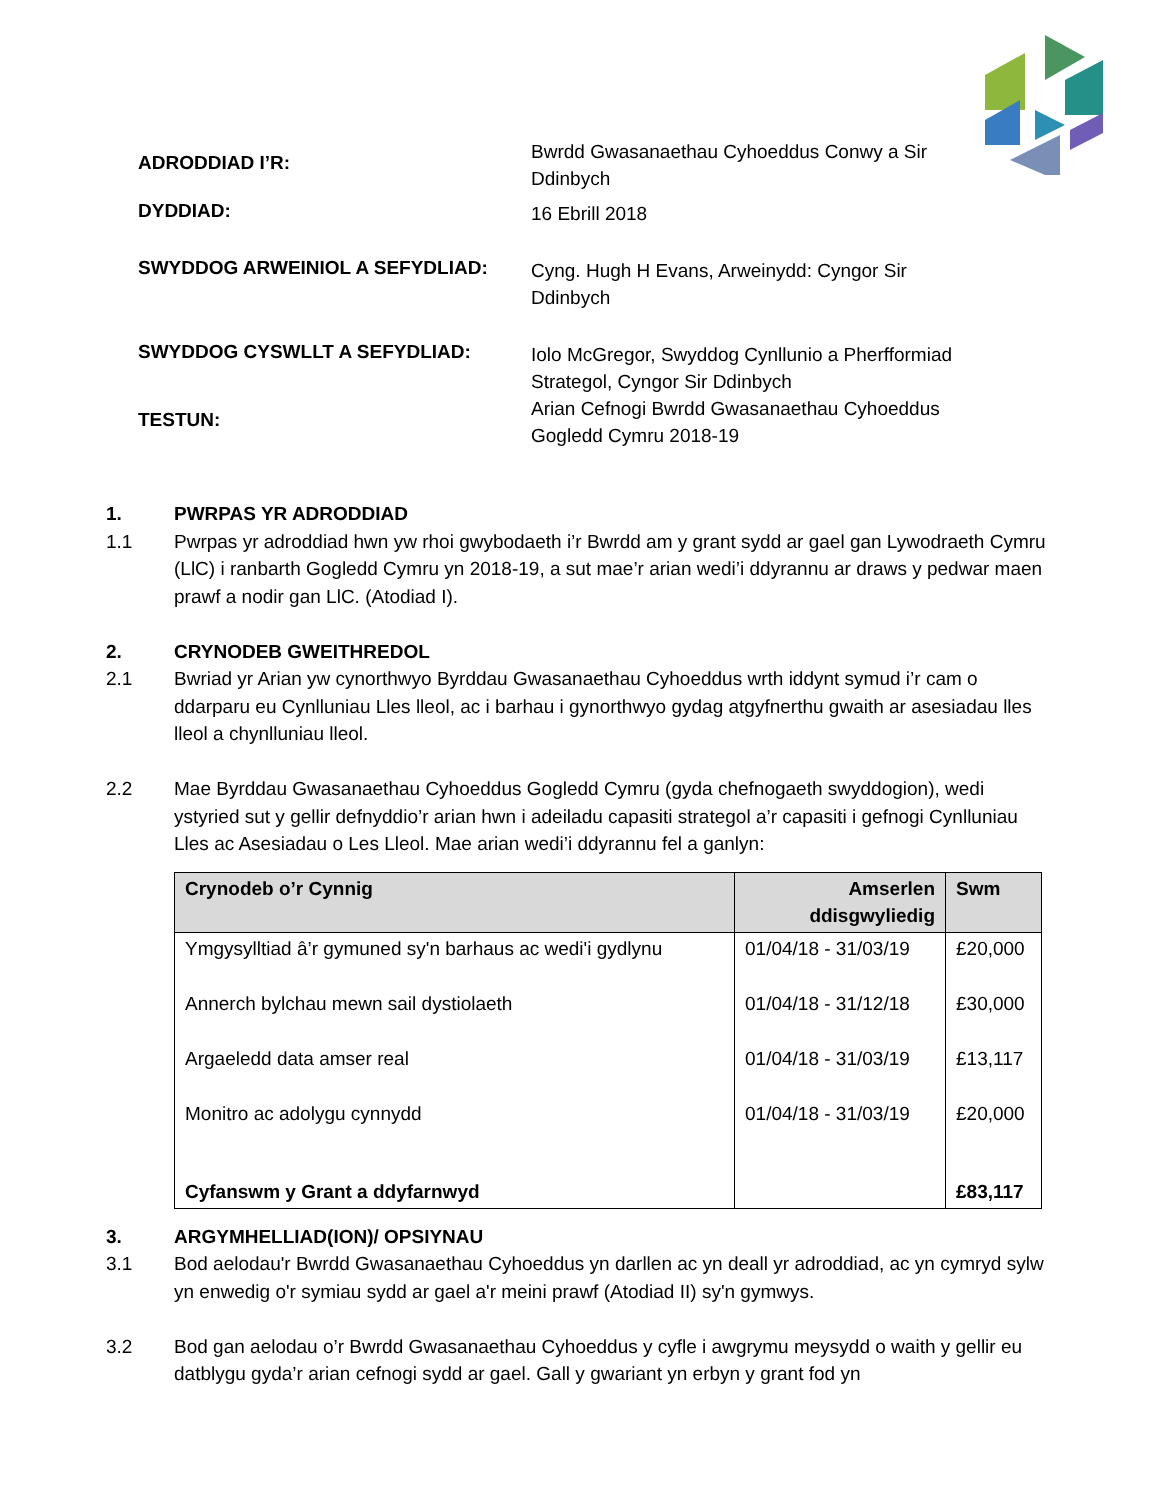ADRODDIAD I’R:
Bwrdd Gwasanaethau Cyhoeddus Conwy a Sir
Ddinbych
DYDDIAD:
16 Ebrill 2018
SWYDDOG ARWEINIOL A SEFYDLIAD:
Cyng. Hugh H Evans, Arweinydd: Cyngor Sir
Ddinbych
SWYDDOG CYSWLLT A SEFYDLIAD:
Iolo McGregor, Swyddog Cynllunio a Pherfformiad
Strategol, Cyngor Sir Ddinbych
TESTUN:
Arian Cefnogi Bwrdd Gwasanaethau Cyhoeddus
Gogledd Cymru 2018-19
1. PWRPAS YR ADRODDIAD
1.1 Pwrpas yr adroddiad hwn yw rhoi gwybodaeth i’r Bwrdd am y grant sydd ar gael gan Lywodraeth Cymru (LlC) i ranbarth Gogledd Cymru yn 2018-19, a sut mae’r arian wedi’i ddyrannu ar draws y pedwar maen prawf a nodir gan LlC. (Atodiad I).
2. CRYNODEB GWEITHREDOL
2.1 Bwriad yr Arian yw cynorthwyo Byrddau Gwasanaethau Cyhoeddus wrth iddynt symud i’r cam o ddarparu eu Cynlluniau Lles lleol, ac i barhau i gynorthwyo gydag atgyfnerthu gwaith ar asesiadau lles lleol a chynlluniau lleol.
2.2 Mae Byrddau Gwasanaethau Cyhoeddus Gogledd Cymru (gyda chefnogaeth swyddogion), wedi ystyried sut y gellir defnyddio’r arian hwn i adeiladu capasiti strategol a’r capasiti i gefnogi Cynlluniau Lles ac Asesiadau o Les Lleol. Mae arian wedi’i ddyrannu fel a ganlyn:
| Crynodeb o’r Cynnig | Amserlen ddisgwyliedig | Swm |
| --- | --- | --- |
| Ymgysylltiad â’r gymuned sy'n barhaus ac wedi'i gydlynu | 01/04/18 - 31/03/19 | £20,000 |
| Annerch bylchau mewn sail dystiolaeth | 01/04/18 - 31/12/18 | £30,000 |
| Argaeledd data amser real | 01/04/18 - 31/03/19 | £13,117 |
| Monitro ac adolygu cynnydd | 01/04/18 - 31/03/19 | £20,000 |
| Cyfanswm y Grant a ddyfarnwyd | | £83,117 |
3. ARGYMHELLIAD(ION)/ OPSIYNAU
3.1 Bod aelodau'r Bwrdd Gwasanaethau Cyhoeddus yn darllen ac yn deall yr adroddiad, ac yn cymryd sylw yn enwedig o'r symiau sydd ar gael a'r meini prawf (Atodiad II) sy'n gymwys.
3.2 Bod gan aelodau o’r Bwrdd Gwasanaethau Cyhoeddus y cyfle i awgrymu meysydd o waith y gellir eu datblygu gyda’r arian cefnogi sydd ar gael. Gall y gwariant yn erbyn y grant fod yn